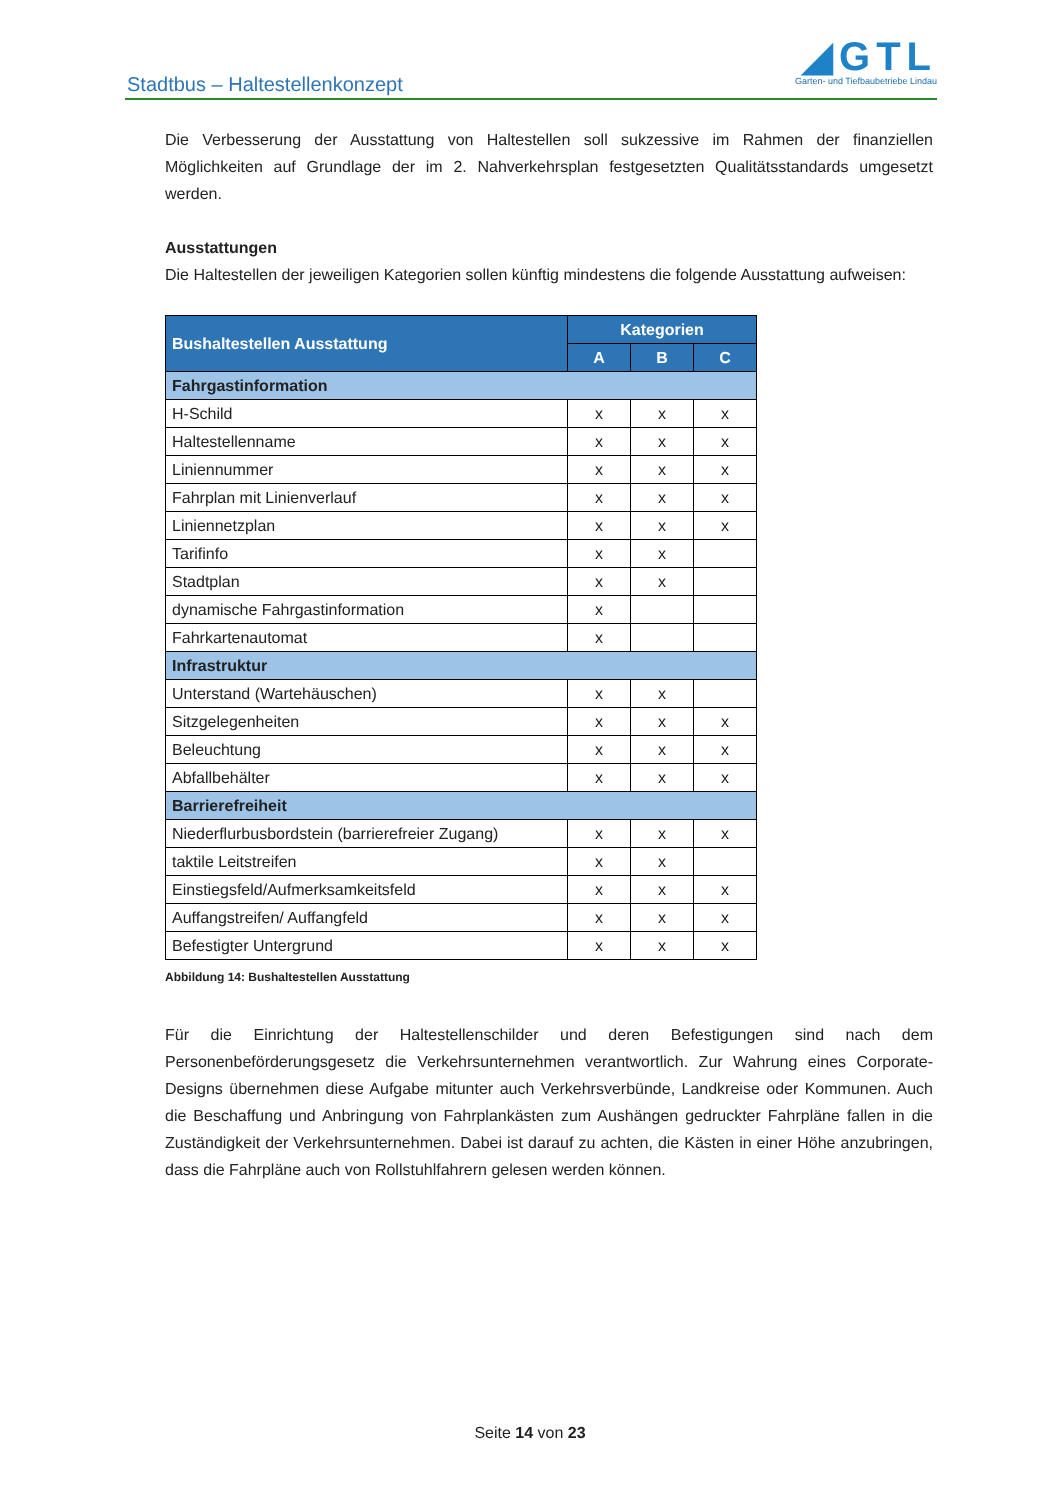Stadtbus – Haltestellenkonzept
◢GTL
Garten- und Tiefbaubetriebe Lindau
Die Verbesserung der Ausstattung von Haltestellen soll sukzessive im Rahmen der finanziellen Möglichkeiten auf Grundlage der im 2. Nahverkehrsplan festgesetzten Qualitätsstandards umgesetzt werden.
Ausstattungen
Die Haltestellen der jeweiligen Kategorien sollen künftig mindestens die folgende Ausstattung aufweisen:
| Bushaltestellen Ausstattung | Kategorien | | |
| --- | --- | --- | --- |
| | A | B | C |
| Fahrgastinformation | | | |
| H-Schild | x | x | x |
| Haltestellenname | x | x | x |
| Liniennummer | x | x | x |
| Fahrplan mit Linienverlauf | x | x | x |
| Liniennetzplan | x | x | x |
| Tarifinfo | x | x | |
| Stadtplan | x | x | |
| dynamische Fahrgastinformation | x | | |
| Fahrkartenautomat | x | | |
| Infrastruktur | | | |
| Unterstand (Wartehäuschen) | x | x | |
| Sitzgelegenheiten | x | x | x |
| Beleuchtung | x | x | x |
| Abfallbehälter | x | x | x |
| Barrierefreiheit | | | |
| Niederflurbusbordstein (barrierefreier Zugang) | x | x | x |
| taktile Leitstreifen | x | x | |
| Einstiegsfeld/Aufmerksamkeitsfeld | x | x | x |
| Auffangstreifen/ Auffangfeld | x | x | x |
| Befestigter Untergrund | x | x | x |
Abbildung 14: Bushaltestellen Ausstattung
Für die Einrichtung der Haltestellenschilder und deren Befestigungen sind nach dem Personenbeförderungsgesetz die Verkehrsunternehmen verantwortlich. Zur Wahrung eines Corporate-Designs übernehmen diese Aufgabe mitunter auch Verkehrsverbünde, Landkreise oder Kommunen. Auch die Beschaffung und Anbringung von Fahrplankästen zum Aushängen gedruckter Fahrpläne fallen in die Zuständigkeit der Verkehrsunternehmen. Dabei ist darauf zu achten, die Kästen in einer Höhe anzubringen, dass die Fahrpläne auch von Rollstuhlfahrern gelesen werden können.
Seite 14 von 23